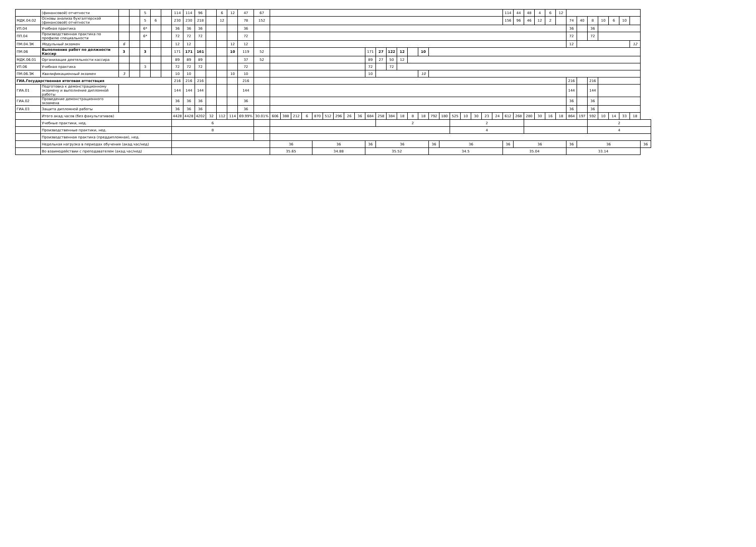| | (финансовой) отчетности | | | 5 | | | 114 | 114 | 96 | | 6 | 12 | 47 | 67 | | | | | | | | | | | | | | | | | | | | | | | 114 | 44 | 48 | 4 | 6 | 12 | | | | | | | | |
| МДК.04.02 | Основы анализа бухгалтерской (финансовой) отчетности | | | 5 | 6 | | 230 | 230 | 218 | | 12 | | 78 | 152 | | | | | | | | | | | | | | | | | | | | | | | 156 | 96 | 46 | 12 | 2 | | 74 | 40 | 8 | 10 | 6 | 10 | | |
| УП.04 | Учебная практика | | | 6* | | | 36 | 36 | 36 | | | | 36 | | | | | | | | | | | | | | | | | | | | | | | | | | | | | | 36 | | 36 | | | | | |
| ПП.04 | Производственная практика по профилю специальности | | | 6* | | | 72 | 72 | 72 | | | | 72 | | | | | | | | | | | | | | | | | | | | | | | | | | | | | | 72 | | 72 | | | | | |
| ПМ.04.ЭК | Модульный экзамен | 6 | | | | | 12 | 12 | | | | 12 | 12 | | | | | | | | | | | | | | | | | | | | | | | | | | | | | | 12 | | | | | | 12 | |
| ПМ.06 | Выполнение работ по должности Кассир | 3 | | 3 | | | 171 | 171 | 161 | | | 10 | 119 | 52 | | | | | | | | | | 171 | 27 | 122 | 12 | | 10 | | | | | | | | | | | | | | | | | | | | | |
| МДК.06.01 | Организация деятельности кассира | | | | | | 89 | 89 | 89 | | | | 37 | 52 | | | | | | | | | | 89 | 27 | 50 | 12 | | | | | | | | | | | | | | | | | | | | | | | |
| УП.06 | Учебная практика | | | 3 | | | 72 | 72 | 72 | | | | 72 | | | | | | | | | | | 72 | | 72 | | | | | | | | | | | | | | | | | | | | | | | | |
| ПМ.06.ЭК | Квалификационный экзамен | 3 | | | | | 10 | 10 | | | | 10 | 10 | | | | | | | | | | | 10 | | | | | 10 | | | | | | | | | | | | | | | | | | | | | |
| ГИА.Государственная итоговая аттестация | | | | | | | 216 | 216 | 216 | | | | 216 | | | | | | | | | | | | | | | | | | | | | | | | | | | | | | 216 | | 216 | | | | | |
| ГИА.01 | Подготовка к демонстрационному экзамену и выполнение дипломной работы | | | | | | 144 | 144 | 144 | | | | 144 | | | | | | | | | | | | | | | | | | | | | | | | | | | | | | 144 | | 144 | | | | | |
| ГИА.02 | Проведение демонстрационного экзамена | | | | | | 36 | 36 | 36 | | | | 36 | | | | | | | | | | | | | | | | | | | | | | | | | | | | | | 36 | | 36 | | | | | |
| ГИА.03 | Защита дипломной работы | | | | | | 36 | 36 | 36 | | | | 36 | | | | | | | | | | | | | | | | | | | | | | | | | | | | | | 36 | | 36 | | | | | |
| | Итого акад.часов (без факультативов) | | | | | | 4428 | 4428 | 4202 | 32 | 112 | 114 | 69.99% | 30.01% | 606 | 388 | 212 | 6 | 870 | 512 | 296 | 26 | 36 | 684 | 258 | 384 | 18 | 8 | 18 | 792 | 180 | 525 | 10 | 30 | 23 | 24 | 612 | 268 | 280 | 30 | 16 | 18 | 864 | 197 | 592 | 10 | 14 | 33 | 18 | |
| | Учебные практики, нед. | | | | | | 6 | | | | | | | | | | | | | | | | | | 2 | | | | | | | 2 | | | | | | | | | | | | | 2 | | | | | |
| | Производственные практики, нед. | | | | | | 8 | | | | | | | | | | | | | | | | | | | | | | | | | 4 | | | | | | | | | | | | | 4 | | | | | |
| | Производственная практика (преддипломная), нед. | | | | | | | | | | | | | | | | | | | | | | | | | | | | | | | | | | | | | | | | | | | | | | | | | |
| | Недельная нагрузка в периодах обучения (акад.час/нед) | | | | | | | | | | | | | | 36 | | | | 36 | | | | | 36 | 36 | | | | | 36 | 36 | | | | | | 36 | 36 | | | | | 36 | 36 | | | | | | 36 |
| | Во взаимодействии с преподавателем (акад.час/нед) | | | | | | | | | | | | | | 35.65 | | | | 34.88 | | | | | 35.52 | | | | | | 34.5 | | | | | | | 35.04 | | | | | | 33.14 | | | | | | | |